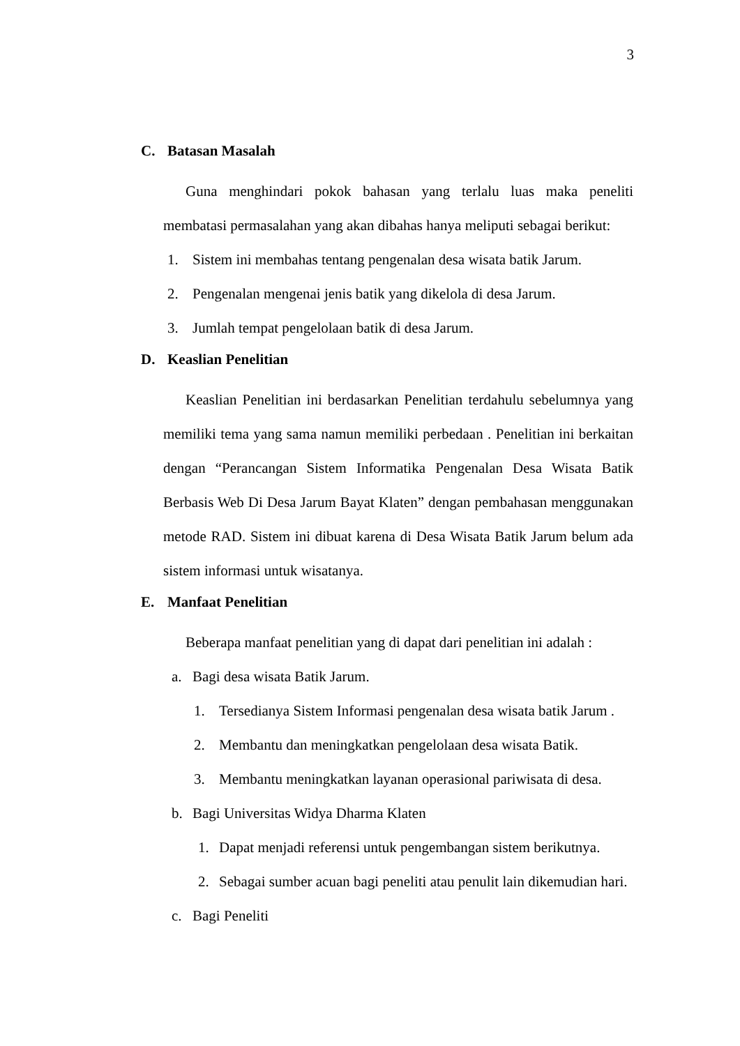3
C. Batasan Masalah
Guna menghindari pokok bahasan yang terlalu luas maka peneliti membatasi permasalahan yang akan dibahas hanya meliputi sebagai berikut:
1. Sistem ini membahas tentang pengenalan desa wisata batik Jarum.
2. Pengenalan mengenai jenis batik yang dikelola di desa Jarum.
3. Jumlah tempat pengelolaan batik di desa Jarum.
D. Keaslian Penelitian
Keaslian Penelitian ini berdasarkan Penelitian terdahulu sebelumnya yang memiliki tema yang sama namun memiliki perbedaan . Penelitian ini berkaitan dengan “Perancangan Sistem Informatika Pengenalan Desa Wisata Batik Berbasis Web Di Desa Jarum Bayat Klaten” dengan pembahasan menggunakan metode RAD. Sistem ini dibuat karena di Desa Wisata Batik Jarum belum ada sistem informasi untuk wisatanya.
E. Manfaat Penelitian
Beberapa manfaat penelitian yang di dapat dari penelitian ini adalah :
a. Bagi desa wisata Batik Jarum.
1. Tersedianya Sistem Informasi pengenalan desa wisata batik Jarum .
2. Membantu dan meningkatkan pengelolaan desa wisata Batik.
3. Membantu meningkatkan layanan operasional pariwisata di desa.
b. Bagi Universitas Widya Dharma Klaten
1. Dapat menjadi referensi untuk pengembangan sistem berikutnya.
2. Sebagai sumber acuan bagi peneliti atau penulit lain dikemudian hari.
c. Bagi Peneliti